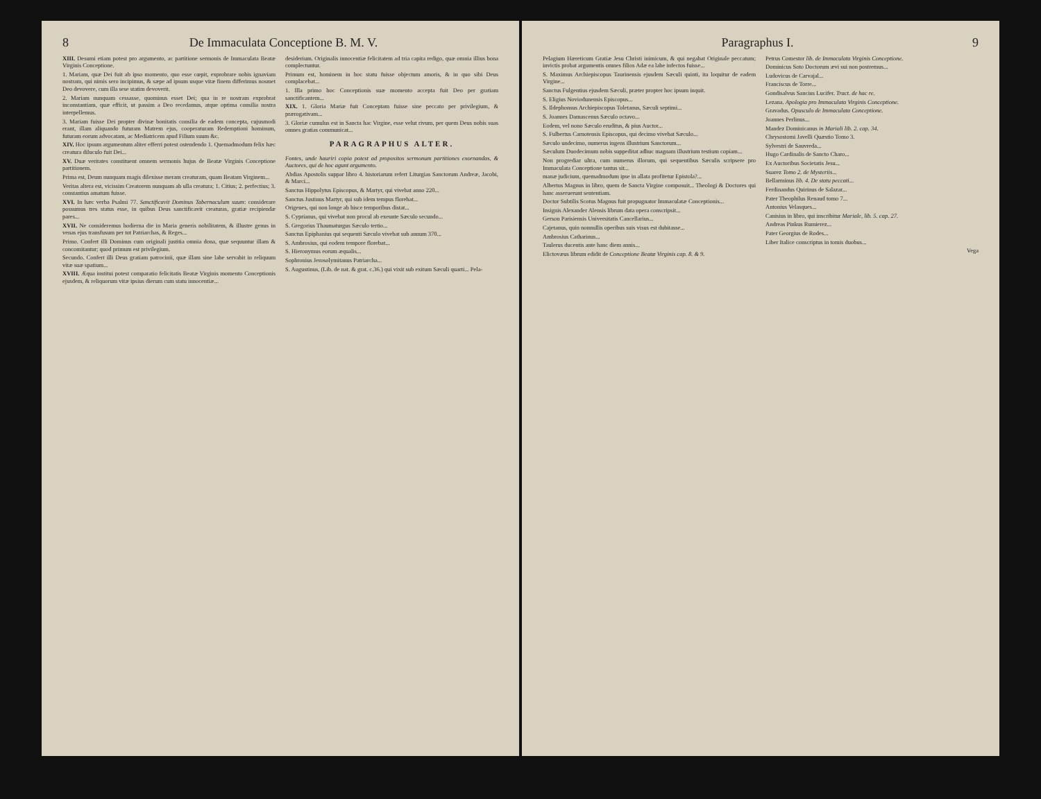8 De Immaculata Conceptione B. M. V.
XIII. Desumi etiam potest pro argumento, ac partitione sermonis de Immaculata Beatæ Virginis Conceptione.
1. Mariam, quæ Dei fuit ab ipso momento, quo esse cœpit, exprobrare nobis ignaviam nostram, qui nimis sero incipimus, & sæpe ad ipsum usque vitæ finem differimus nosmet Deo devovere, cum illa sese statim devoverit.
2. Mariam nunquam cessasse, quominus esset Dei; qua in re nostram exprobrat inconstantiam, quæ efficit, ut passim a Deo recedamus, atque optima consilia nostra interpellemus.
3. Mariam fuisse Dei propter divinæ bonitatis consilia de eadem concepta, cujusmodi erant, illam aliquando futuram Matrem ejus, cooperaturam Redemptioni hominum, futuram eorum advocatam, ac Mediatricem apud Filium suum &c.
XIV. Hoc ipsum argumentum aliter efferri potest ostendendo 1. Quemadmodum felix hæc creatura diluculo fuit Dei...
XV. Duæ veritates constituent omnem sermonis hujus de Beatæ Virginis Conceptione partitionem.
Prima est, Deum nunquam magis dilexisse meram creaturam, quam Beatam Virginem...
Veritas altera est, vicissim Creatorem nunquam ab ulla creatura; 1. Citius; 2. perfectius; 3. constantius amatum fuisse.
XVI. In hæc verba Psalmi 77. Sanctificavit Dominus Tabernaculum suum: considerare possumus tres status esse, in quibus Deus sanctificavit creaturas, gratiæ recipiendæ pares...
XVII. Ne consideremus hodierna die in Maria generis nobilitatem, & illustre genus in venas ejus transfusum per tot Patriarchas, & Reges...
Primo. Confert illi Dominus cum originali justitia omnia dona, quæ sequuntur illam & concomitantur; quod primum est privilegium.
Secundo. Confert illi Deus gratiam patrocinii, quæ illam sine labe servabit in reliquum vitæ suæ spatium...
XVIII. Æqua institui potest comparatio felicitatis Beatæ Virginis momento Conceptionis ejusdem, & reliquorum vitæ ipsius dierum cum statu innocentiæ...
desiderium. Originalis innocentiæ felicitatem ad tria capita redigo, quæ omnia illius bona complectuntur.
Primum est, hominem in hoc statu fuisse objectum amoris, & in quo sibi Deus complacebat...
1. Illa primo hoc Conceptionis suæ momento accepta fuit Deo per gratiam sanctificantem...
XIX. 1. Gloria Mariæ fuit Conceptam fuisse sine peccato per privilegium, & prærogativam...
3. Gloriæ cumulus est in Sancta hac Virgine, esse velut rivum, per quem Deus nobis suas omnes gratias communicat...
PARAGRAPHUS ALTER.
Fontes, unde hauriri copia potest ad propositos sermonum partitiones exornandas, & Auctores, qui de hoc agunt argumento.
Abdias Apostolis suppar libro 4. historiarum refert Liturgias Sanctorum Andreæ, Jacobi, & Marci...
Sanctus Hippolytus Episcopus, & Martyr, qui vivebat anno 220...
Sanctus Justinus Martyr, qui sub idem tempus florebat...
Origenes, qui non longe ab hisce temporibus distat...
S. Cyprianus, qui vivebat non procul ab exeunte Sæculo secundo...
S. Gregorius Thaumaturgus Sæculo tertio...
Sanctus Epiphanius qui sequenti Sæculo vivebat sub annum 370...
S. Ambrosius, qui eodem tempore florebat...
S. Hieronymus eorum æqualis...
Sophronius Jerosolymitanus Patriarcha...
S. Augustinus, (Lib. de nat. & grat. c.36.) qui vixit sub exitum Sæculi quarti... Pela-
Paragraphus I. 9
Pelagium Hæreticum Gratiæ Jesu Christi inimicum, & qui negabat Originale peccatum; invictis probat argumentis omnes filios Adæ ea labe infectos fuisse...
S. Maximus Archiepiscopus Taurinensis ejusdem Sæculi quinti, ita loquitur de eadem Virgine...
Sanctus Fulgentius ejusdem Sæculi, præter propter hoc ipsum inquit.
S. Eligius Noviodunensis Episcopus...
S. Ildephonsus Archiepiscopus Toletanus, Sæculi septimi...
S. Joannes Damascenus Sæculo octavo...
Eodem, vel nono Sæculo eruditus, & pius Auctor...
S. Fulbertus Carnotensis Episcopus, qui decimo vivebat Sæculo...
Sæculo undecimo, numerus ingens illustrium Sanctorum...
Sæculum Duodecimum nobis suppeditat adhuc magnam illustrium testium copiam...
Non progrediar ultra, cum numerus illorum, qui sequentibus Sæculis scripsere pro Immaculata Conceptione tantus sit...
manæ judicium, quemadmodum ipse in allata profitetur Epistola?...
Albertus Magnus in libro, quem de Sancta Virgine composuit... Theologi & Doctores qui hanc asseruerunt sententiam.
Doctor Subtilis Scotus Magnus fuit propugnator Immaculatæ Conceptionis...
Insignis Alexander Alensis librum data opera conscripsit...
Gerson Parisiensis Universitatis Cancellarius...
Cajetanus, quin nonnullis operibus suis visus est dubitasse...
Ambrosius Catharinus...
Taulerus ducentis ante hanc diem annis...
Elictovæus librum edidit de Conceptione Beatæ Virginis cap. 8. & 9.
Petrus Comestor lib. de Immaculata Virginis Conceptione.
Dominicus Soto Doctorum ævi sui non postremus...
Ludovicus de Carvajal...
Franciscus de Torre...
Gondisalvus Sancius Lucifer. Tract. de hac re.
Lezana. Apologia pro Immaculata Virginis Conceptione.
Gravadus. Opusculo de Immaculata Conceptione.
Joannes Perlinus...
Mandez Dominicanus in Mariali lib. 2. cap. 34.
Chrysostomi Javelli Quæstio Tomo 3.
Sylvestri de Sauvreda...
Hugo Cardinalis de Sancto Charo...
Ex Auctoribus Societatis Jesu...
Suarez Tomo 2. de Mysteriis...
Bellarminus lib. 4. De statu peccati...
Ferdinandus Quirinus de Salazar...
Pater Theophilus Renaud tomo 7...
Antonius Velasques...
Canisius in libro, qui inscribitur Mariale, lib. 5. cap. 27.
Andreas Pinkus Rumierez...
Pater Georgius de Rodes...
Liber Italice conscriptus in tomis duobus...
Vega